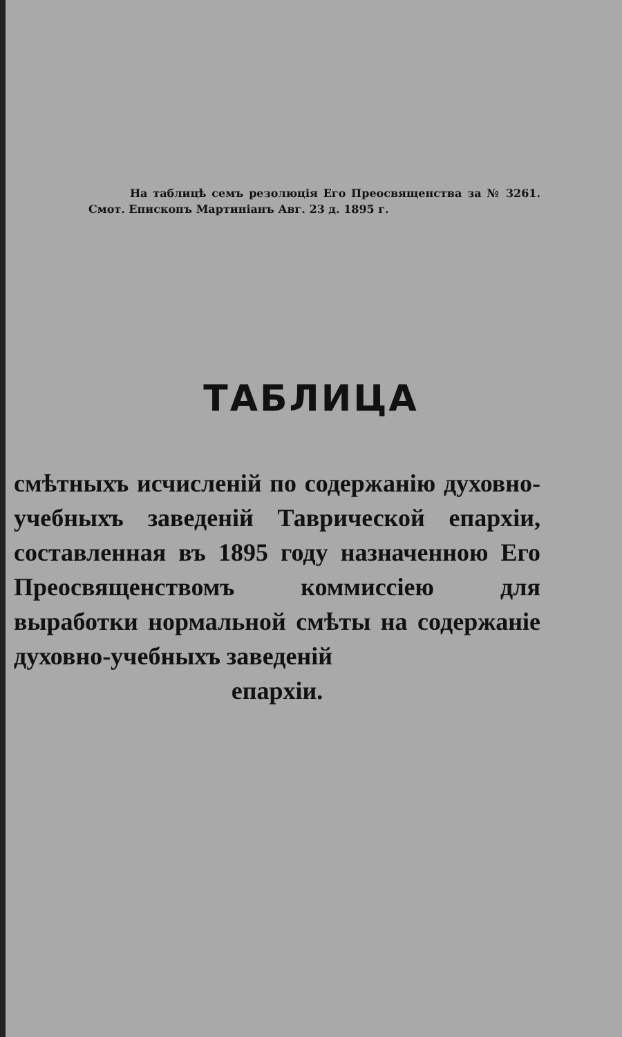На таблицѣ семъ резолюція Его Преосвященства за № 3261. Смот. Епископъ Мартиніанъ Авг. 23 д. 1895 г.
ТАБЛИЦА
смѣтныхъ исчисленій по содержанію духовно-учебныхъ заведеній Таврической епархіи, составленная въ 1895 году назначенною Его Преосвященствомъ коммиссіею для выработки нормальной смѣты на содержаніе духовно-учебныхъ заведеній
епархіи.